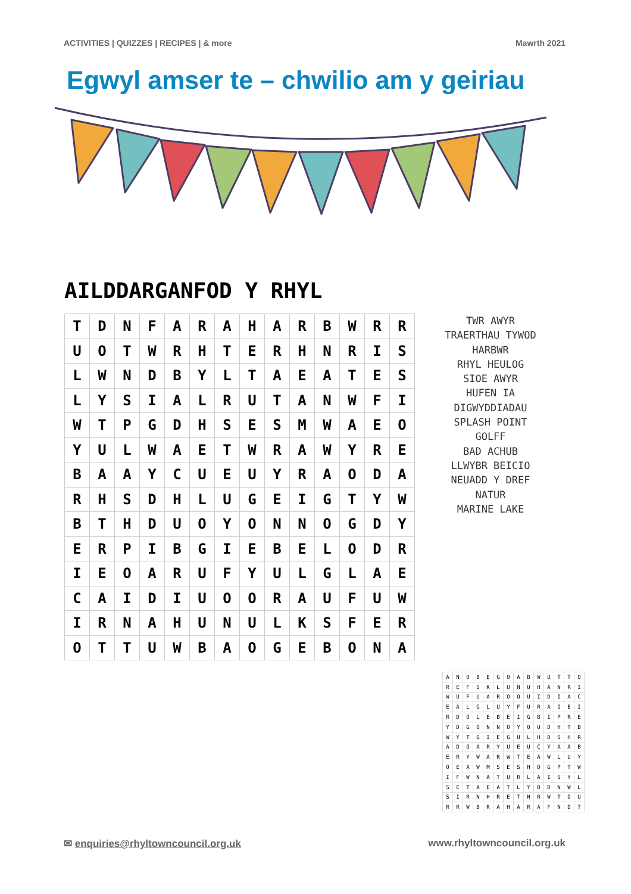ACTIVITIES | QUIZZES | RECIPES | & more Mawrth 2021
Egwyl amser te – chwilio am y geiriau
AILDDARGANFOD Y RHYL
| T | D | N | F | A | R | A | H | A | R | B | W | R | R |
| U | O | T | W | R | H | T | E | R | H | N | R | I | S |
| L | W | N | D | B | Y | L | T | A | E | A | T | E | S |
| L | Y | S | I | A | L | R | U | T | A | N | W | F | I |
| W | T | P | G | D | H | S | E | S | M | W | A | E | O |
| Y | U | L | W | A | E | T | W | R | A | W | Y | R | E |
| B | A | A | Y | C | U | E | U | Y | R | A | O | D | A |
| R | H | S | D | H | L | U | G | E | I | G | T | Y | W |
| B | T | H | D | U | O | Y | O | N | N | O | G | D | Y |
| E | R | P | I | B | G | I | E | B | E | L | O | D | R |
| I | E | O | A | R | U | F | Y | U | L | G | L | A | E |
| C | A | I | D | I | U | O | O | R | A | U | F | U | W |
| I | R | N | A | H | U | N | U | L | K | S | F | E | R |
| O | T | T | U | W | B | A | O | G | E | B | O | N | A |
TWR AWYR
TRAERTHAU TYWOD
HARBWR
RHYL HEULOG
SIOE AWYR
HUFEN IA
DIGWYDDIADAU
SPLASH POINT
GOLFF
BAD ACHUB
LLWYBR BEICIO
NEUADD Y DREF
NATUR
MARINE LAKE
| A | N | O | B | E | G | O | A | B | W | U | T | T | O |
| R | E | F | S | K | L | U | N | U | H | A | N | R | I |
| W | U | F | U | A | R | O | O | U | I | D | I | A | C |
| E | A | L | G | L | U | Y | F | U | R | A | O | E | I |
| R | D | O | L | E | B | E | I | G | B | I | P | R | E |
| Y | D | G | O | N | N | O | Y | O | U | D | H | T | B |
| W | Y | T | G | I | E | G | U | L | H | D | S | H | R |
| A | D | O | A | R | Y | U | E | U | C | Y | A | A | B |
| E | R | Y | W | A | R | W | T | E | A | W | L | U | Y |
| O | E | A | W | M | S | E | S | H | D | G | P | T | W |
| I | F | W | N | A | T | U | R | L | A | I | S | Y | L |
| S | E | T | A | E | A | T | L | Y | B | D | N | W | L |
| S | I | R | N | H | R | E | T | H | R | W | T | O | U |
| R | R | W | B | R | A | H | A | R | A | F | N | D | T |
✉ enquiries@rhyltowncouncil.org.uk www.rhyltowncouncil.org.uk